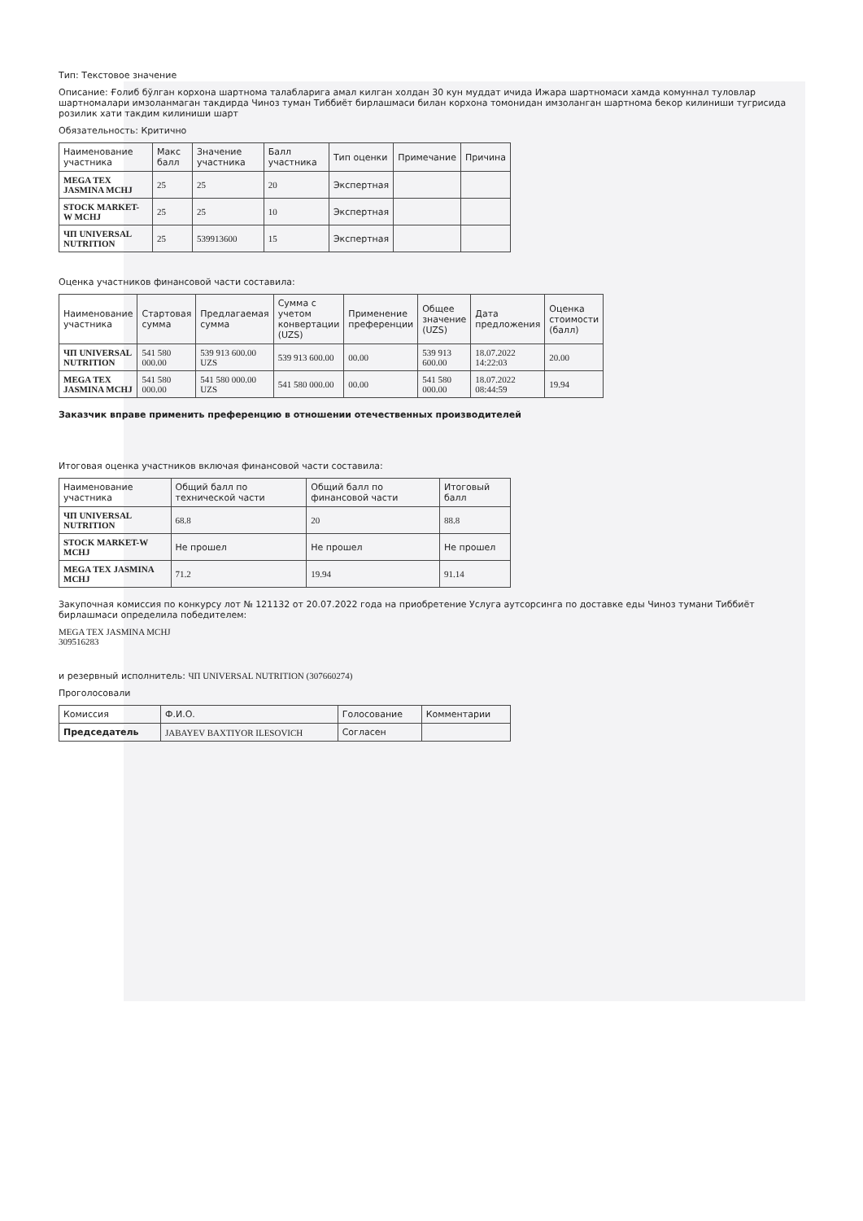Тип: Текстовое значение
Описание: Ғолиб бўлган корхона шартнома талабларига амал килган холдан 30 кун муддат ичида Ижара шартномаси хамда комуннал туловлар шартномалари имзоланмаган такдирда Чиноз туман Тиббиёт бирлашмаси билан корхона томонидан имзоланган шартнома бекор килиниши тугрисида розилик хати такдим килиниши шарт
Обязательность: Критично
| Наименование участника | Макс балл | Значение участника | Балл участника | Тип оценки | Примечание | Причина |
| --- | --- | --- | --- | --- | --- | --- |
| MEGA TEX JASMINA MCHJ | 25 | 25 | 20 | Экспертная | | |
| STOCK MARKET-W MCHJ | 25 | 25 | 10 | Экспертная | | |
| ЧП UNIVERSAL NUTRITION | 25 | 539913600 | 15 | Экспертная | | |
Оценка участников финансовой части составила:
| Наименование участника | Стартовая сумма | Предлагаемая сумма | Сумма с учетом конвертации (UZS) | Применение преференции | Общее значение (UZS) | Дата предложения | Оценка стоимости (балл) |
| --- | --- | --- | --- | --- | --- | --- | --- |
| ЧП UNIVERSAL NUTRITION | 541 580 000.00 | 539 913 600.00 UZS | 539 913 600.00 | 00.00 | 539 913 600.00 | 18.07.2022 14:22:03 | 20.00 |
| MEGA TEX JASMINA MCHJ | 541 580 000.00 | 541 580 000.00 UZS | 541 580 000.00 | 00.00 | 541 580 000.00 | 18.07.2022 08:44:59 | 19.94 |
Заказчик вправе применить преференцию в отношении отечественных производителей
Итоговая оценка участников включая финансовой части составила:
| Наименование участника | Общий балл по технической части | Общий балл по финансовой части | Итоговый балл |
| --- | --- | --- | --- |
| ЧП UNIVERSAL NUTRITION | 68.8 | 20 | 88.8 |
| STOCK MARKET-W MCHJ | Не прошел | Не прошел | Не прошел |
| MEGA TEX JASMINA MCHJ | 71.2 | 19.94 | 91.14 |
Закупочная комиссия по конкурсу лот № 121132 от 20.07.2022 года на приобретение Услуга аутсорсинга по доставке еды Чиноз тумани Тиббиёт бирлашмаси определила победителем:
MEGA TEX JASMINA MCHJ
309516283
и резервный исполнитель: ЧП UNIVERSAL NUTRITION (307660274)
Проголосовали
| Комиссия | Ф.И.О. | Голосование | Комментарии |
| --- | --- | --- | --- |
| Председатель | JABAYEV BAXTIYOR ILESOVICH | Согласен | |